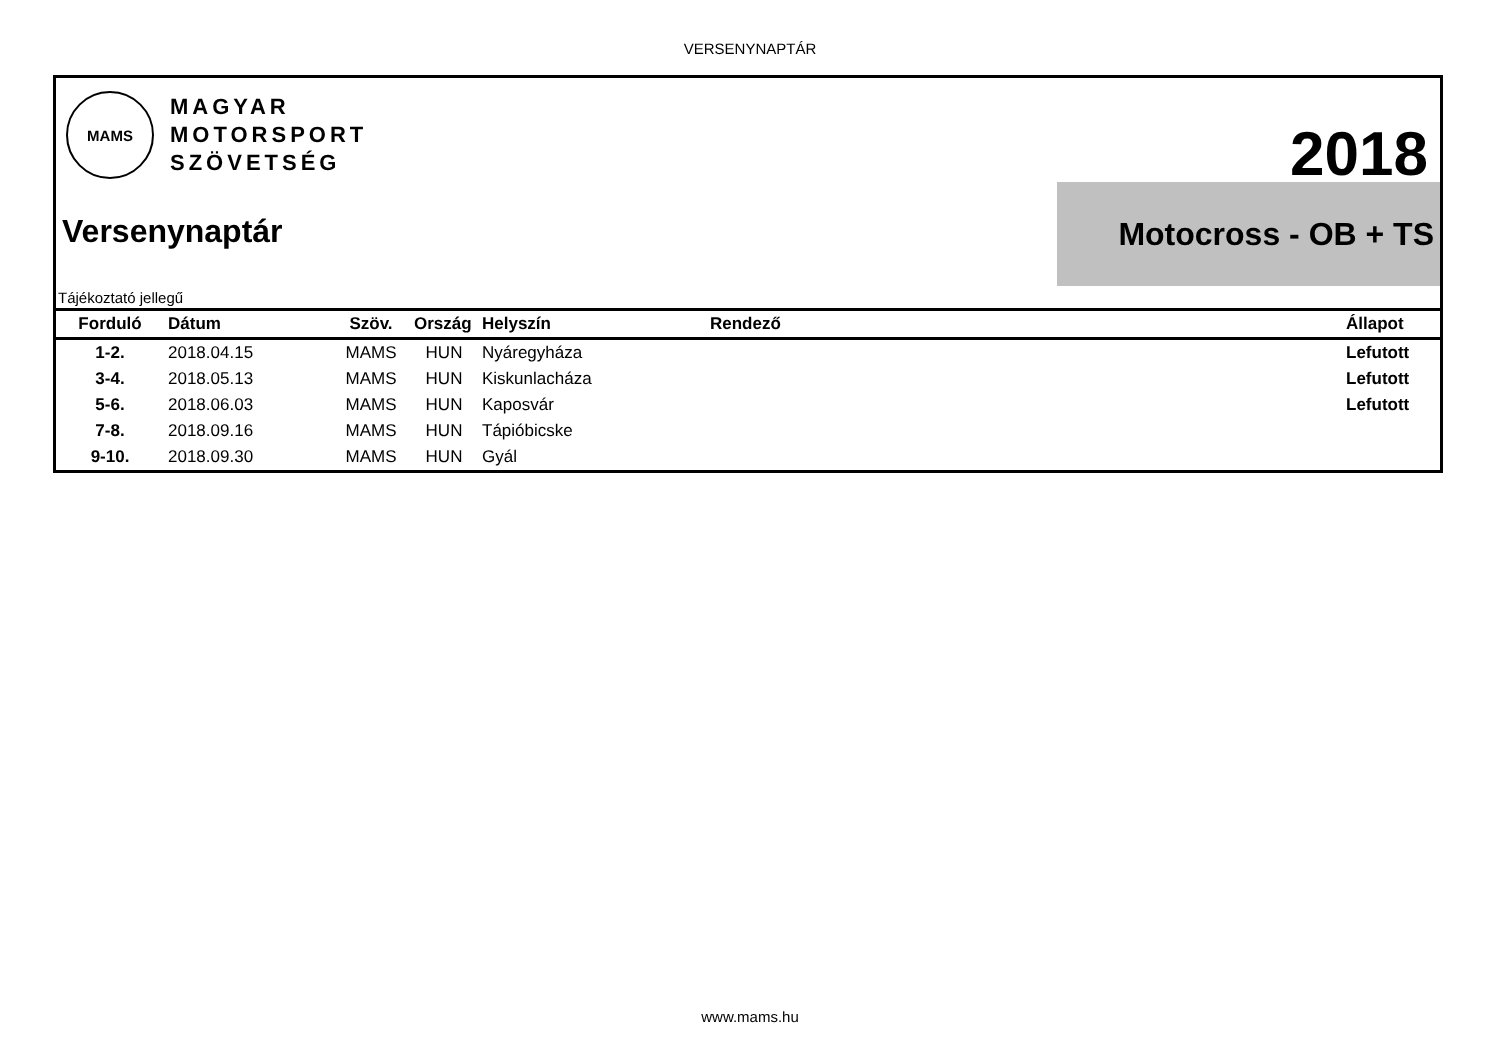VERSENYNAPTÁR
MAMS
MAGYAR
MOTORSPORT
SZÖVETSÉG
2018
Motocross - OB + TS
Versenynaptár
Tájékoztató jellegű
| Forduló | Dátum | Szöv. | Ország | Helyszín | Rendező | Állapot |
| --- | --- | --- | --- | --- | --- | --- |
| 1-2. | 2018.04.15 | MAMS | HUN | Nyáregyháza | | Lefutott |
| 3-4. | 2018.05.13 | MAMS | HUN | Kiskunlacháza | | Lefutott |
| 5-6. | 2018.06.03 | MAMS | HUN | Kaposvár | | Lefutott |
| 7-8. | 2018.09.16 | MAMS | HUN | Tápióbicske | | |
| 9-10. | 2018.09.30 | MAMS | HUN | Gyál | | |
www.mams.hu